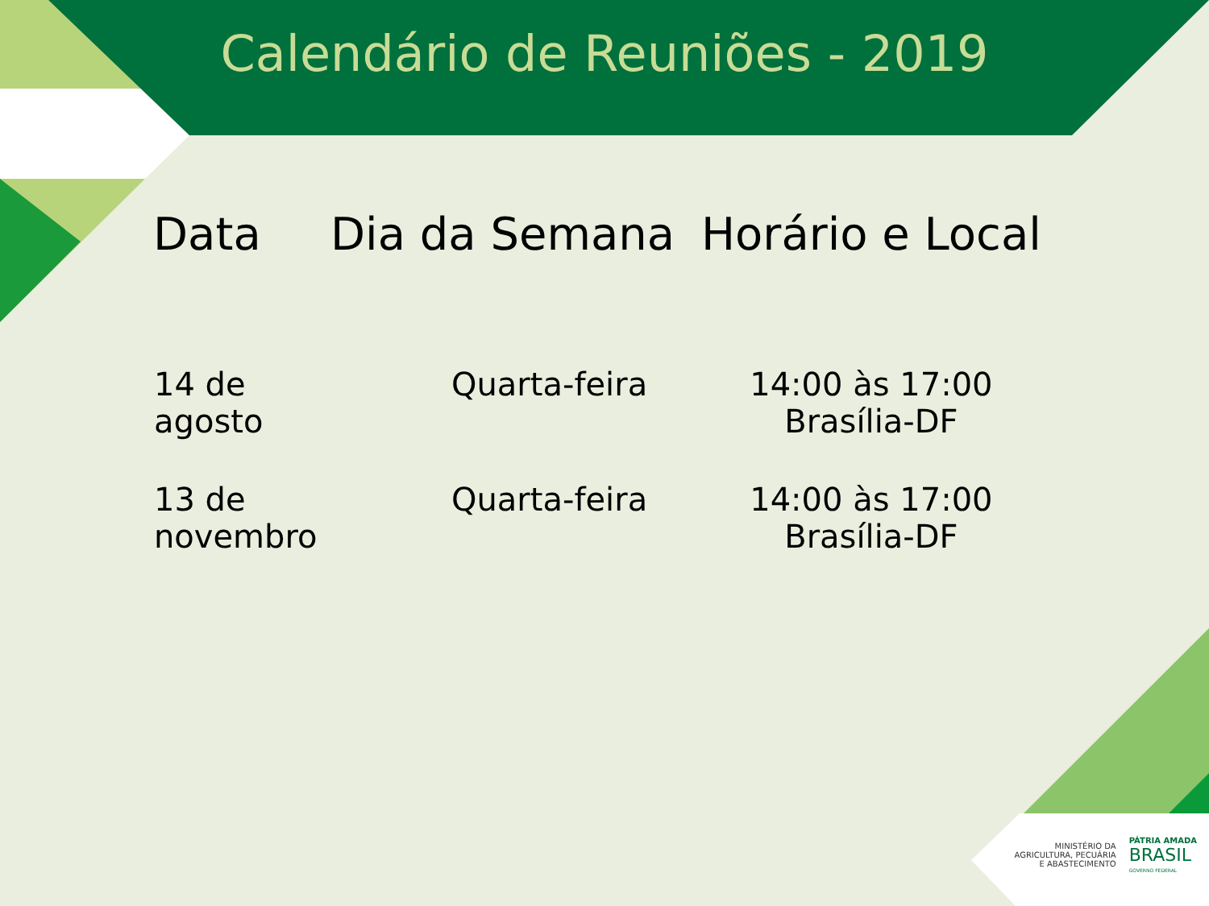Calendário de Reuniões - 2019
| Data | Dia da Semana | Horário e Local |
| --- | --- | --- |
| 14 de agosto | Quarta-feira | 14:00 às 17:00 Brasília-DF |
| 13 de novembro | Quarta-feira | 14:00 às 17:00 Brasília-DF |
MINISTÉRIO DA
AGRICULTURA, PECUÁRIA
E ABASTECIMENTO
PÁTRIA AMADA
BRASIL
GOVERNO FEDERAL